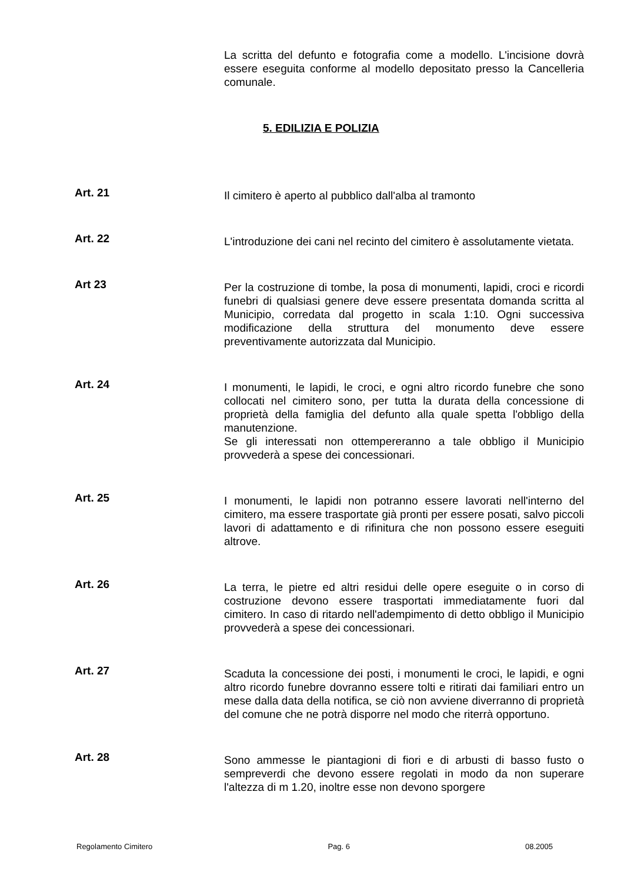La scritta del defunto e fotografia come a modello. L'incisione dovrà essere eseguita conforme al modello depositato presso la Cancelleria comunale.
5. EDILIZIA E POLIZIA
Art. 21
Il cimitero è aperto al pubblico dall'alba al tramonto
Art. 22
L'introduzione dei cani nel recinto del cimitero è assolutamente vietata.
Art 23
Per la costruzione di tombe, la posa di monumenti, lapidi, croci e ricordi funebri di qualsiasi genere deve essere presentata domanda scritta al Municipio, corredata dal progetto in scala 1:10. Ogni successiva modificazione della struttura del monumento deve essere preventivamente autorizzata dal Municipio.
Art. 24
I monumenti, le lapidi, le croci, e ogni altro ricordo funebre che sono collocati nel cimitero sono, per tutta la durata della concessione di proprietà della famiglia del defunto alla quale spetta l'obbligo della manutenzione.
Se gli interessati non ottempereranno a tale obbligo il Municipio provvederà a spese dei concessionari.
Art. 25
I monumenti, le lapidi non potranno essere lavorati nell'interno del cimitero, ma essere trasportate già pronti per essere posati, salvo piccoli lavori di adattamento e di rifinitura che non possono essere eseguiti altrove.
Art. 26
La terra, le pietre ed altri residui delle opere eseguite o in corso di costruzione devono essere trasportati immediatamente fuori dal cimitero. In caso di ritardo nell'adempimento di detto obbligo il Municipio provvederà a spese dei concessionari.
Art. 27
Scaduta la concessione dei posti, i monumenti le croci, le lapidi, e ogni altro ricordo funebre dovranno essere tolti e ritirati dai familiari entro un mese dalla data della notifica, se ciò non avviene diverranno di proprietà del comune che ne potrà disporre nel modo che riterrà opportuno.
Art. 28
Sono ammesse le piantagioni di fiori e di arbusti di basso fusto o sempreverdi che devono essere regolati in modo da non superare l'altezza di m 1.20, inoltre esse non devono sporgere
Regolamento Cimitero Pag. 6 08.2005